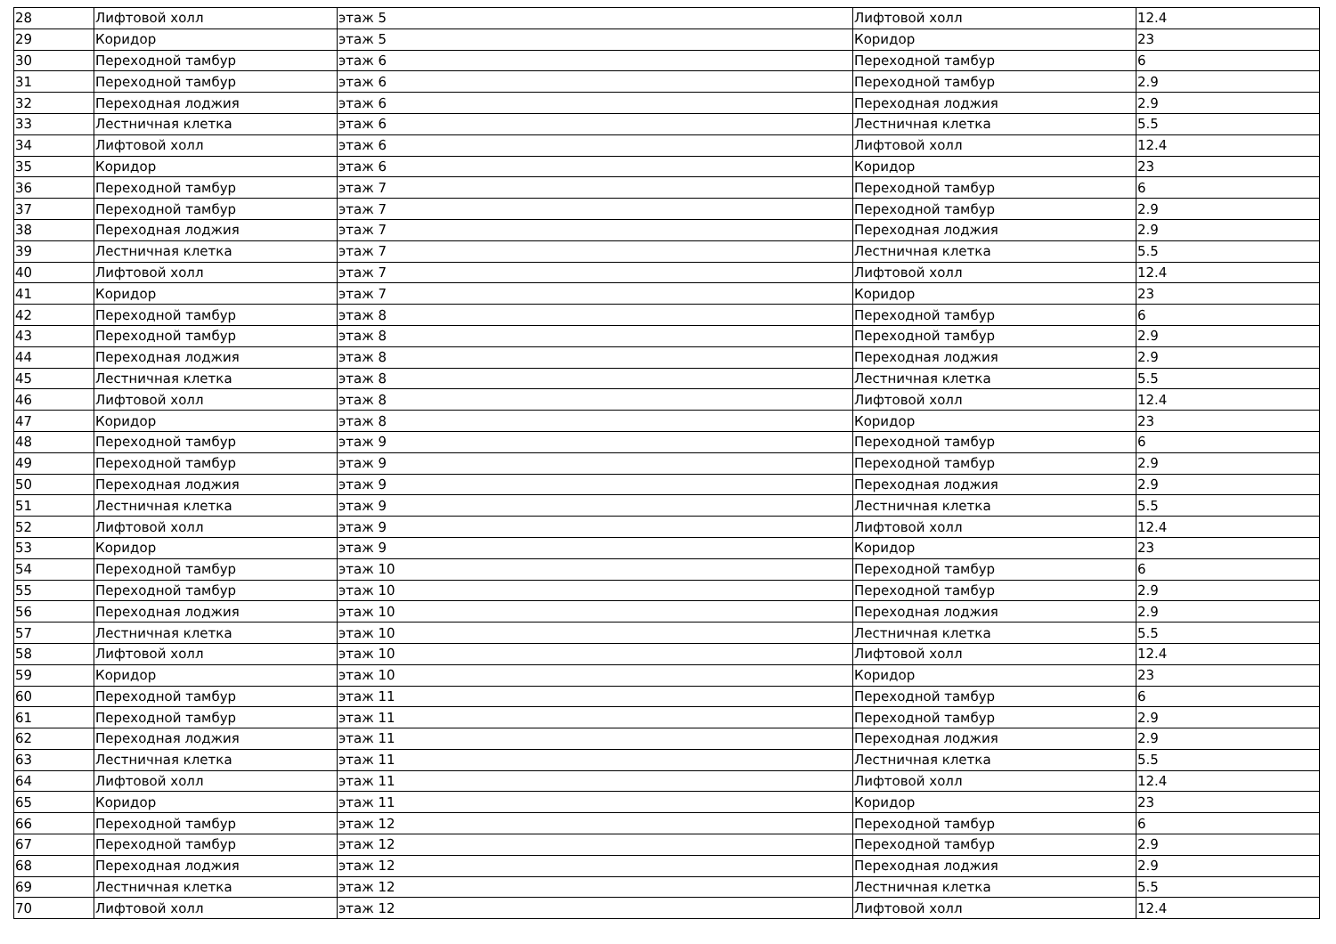| 28 | Лифтовой холл | этаж 5 | Лифтовой холл | 12.4 |
| 29 | Коридор | этаж 5 | Коридор | 23 |
| 30 | Переходной тамбур | этаж 6 | Переходной тамбур | 6 |
| 31 | Переходной тамбур | этаж 6 | Переходной тамбур | 2.9 |
| 32 | Переходная лоджия | этаж 6 | Переходная лоджия | 2.9 |
| 33 | Лестничная клетка | этаж 6 | Лестничная клетка | 5.5 |
| 34 | Лифтовой холл | этаж 6 | Лифтовой холл | 12.4 |
| 35 | Коридор | этаж 6 | Коридор | 23 |
| 36 | Переходной тамбур | этаж 7 | Переходной тамбур | 6 |
| 37 | Переходной тамбур | этаж 7 | Переходной тамбур | 2.9 |
| 38 | Переходная лоджия | этаж 7 | Переходная лоджия | 2.9 |
| 39 | Лестничная клетка | этаж 7 | Лестничная клетка | 5.5 |
| 40 | Лифтовой холл | этаж 7 | Лифтовой холл | 12.4 |
| 41 | Коридор | этаж 7 | Коридор | 23 |
| 42 | Переходной тамбур | этаж 8 | Переходной тамбур | 6 |
| 43 | Переходной тамбур | этаж 8 | Переходной тамбур | 2.9 |
| 44 | Переходная лоджия | этаж 8 | Переходная лоджия | 2.9 |
| 45 | Лестничная клетка | этаж 8 | Лестничная клетка | 5.5 |
| 46 | Лифтовой холл | этаж 8 | Лифтовой холл | 12.4 |
| 47 | Коридор | этаж 8 | Коридор | 23 |
| 48 | Переходной тамбур | этаж 9 | Переходной тамбур | 6 |
| 49 | Переходной тамбур | этаж 9 | Переходной тамбур | 2.9 |
| 50 | Переходная лоджия | этаж 9 | Переходная лоджия | 2.9 |
| 51 | Лестничная клетка | этаж 9 | Лестничная клетка | 5.5 |
| 52 | Лифтовой холл | этаж 9 | Лифтовой холл | 12.4 |
| 53 | Коридор | этаж 9 | Коридор | 23 |
| 54 | Переходной тамбур | этаж 10 | Переходной тамбур | 6 |
| 55 | Переходной тамбур | этаж 10 | Переходной тамбур | 2.9 |
| 56 | Переходная лоджия | этаж 10 | Переходная лоджия | 2.9 |
| 57 | Лестничная клетка | этаж 10 | Лестничная клетка | 5.5 |
| 58 | Лифтовой холл | этаж 10 | Лифтовой холл | 12.4 |
| 59 | Коридор | этаж 10 | Коридор | 23 |
| 60 | Переходной тамбур | этаж 11 | Переходной тамбур | 6 |
| 61 | Переходной тамбур | этаж 11 | Переходной тамбур | 2.9 |
| 62 | Переходная лоджия | этаж 11 | Переходная лоджия | 2.9 |
| 63 | Лестничная клетка | этаж 11 | Лестничная клетка | 5.5 |
| 64 | Лифтовой холл | этаж 11 | Лифтовой холл | 12.4 |
| 65 | Коридор | этаж 11 | Коридор | 23 |
| 66 | Переходной тамбур | этаж 12 | Переходной тамбур | 6 |
| 67 | Переходной тамбур | этаж 12 | Переходной тамбур | 2.9 |
| 68 | Переходная лоджия | этаж 12 | Переходная лоджия | 2.9 |
| 69 | Лестничная клетка | этаж 12 | Лестничная клетка | 5.5 |
| 70 | Лифтовой холл | этаж 12 | Лифтовой холл | 12.4 |